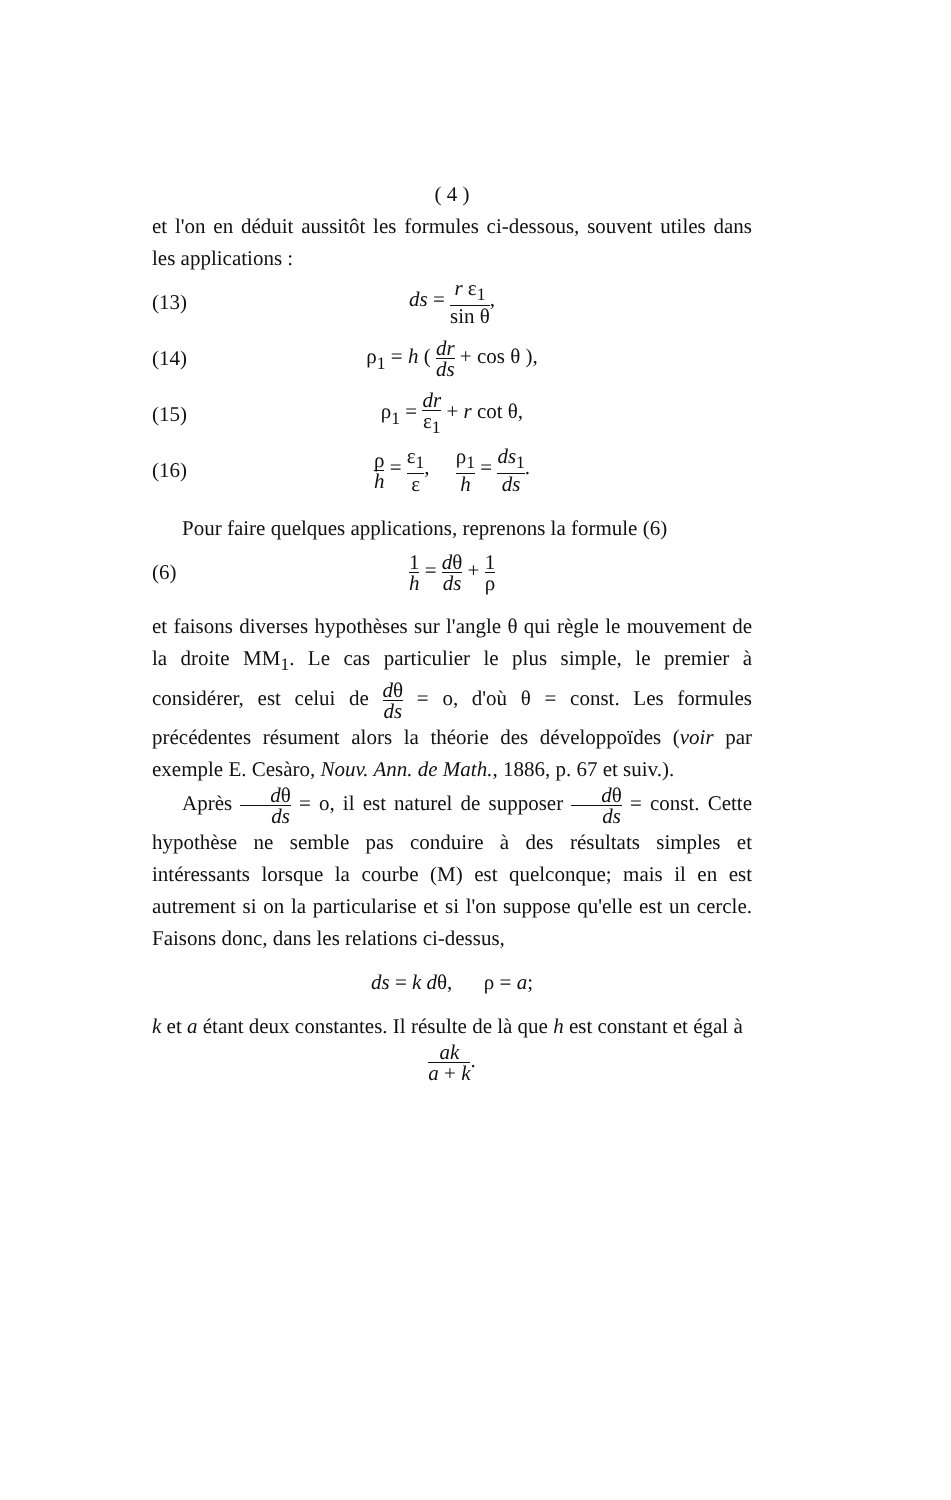( 4 )
et l'on en déduit aussitôt les formules ci-dessous, souvent utiles dans les applications :
(13) ds = r ε<sub>1</sub> sin θ,
(14) ρ<sub>1</sub> = h ( dr ds + cos θ ),
(15) ρ<sub>1</sub> = dr ε<sub>1</sub> + r cot θ,
(16) ρ h = ε<sub>1</sub> ε, ρ<sub>1</sub> h = ds<sub>1</sub> ds.
Pour faire quelques applications, reprenons la formule (6)
(6) 1 h = dθ ds + 1 ρ
et faisons diverses hypothèses sur l'angle θ qui règle le mouvement de la droite MM<sub>1</sub>. Le cas particulier le plus simple, le premier à considérer, est celui de dθ ds = o, d'où θ = const. Les formules précédentes résument alors la théorie des développoïdes (voir par exemple E. Cesàro, Nouv. Ann. de Math., 1886, p. 67 et suiv.).
Après dθ ds = o, il est naturel de supposer dθ ds = const. Cette hypothèse ne semble pas conduire à des résultats simples et intéressants lorsque la courbe (M) est quelconque; mais il en est autrement si on la particularise et si l'on suppose qu'elle est un cercle. Faisons donc, dans les relations ci-dessus,
ds = k dθ, ρ = a;
k et a étant deux constantes. Il résulte de là que h est constant et égal à
ak a + k.